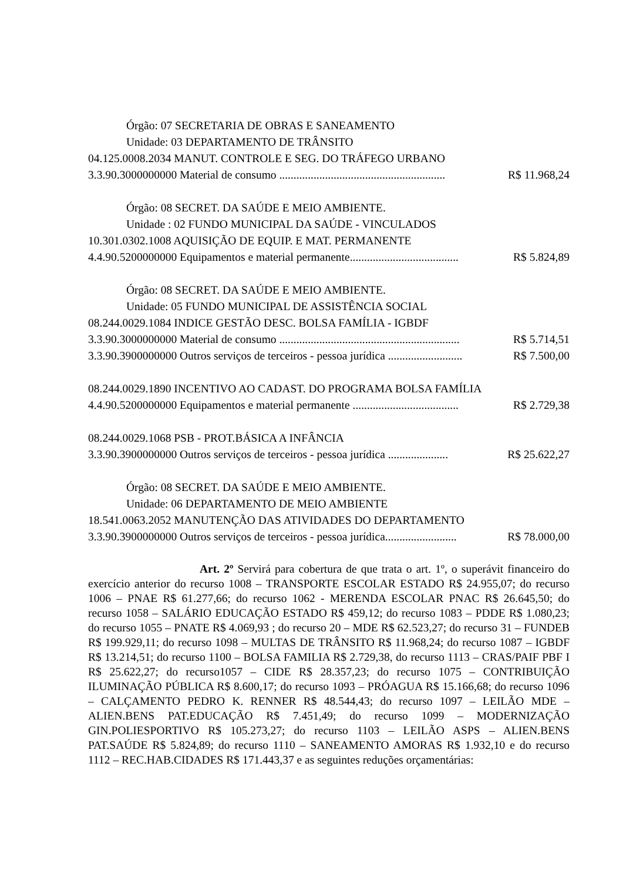Órgão: 07 SECRETARIA DE OBRAS E SANEAMENTO
Unidade: 03 DEPARTAMENTO DE TRÂNSITO
04.125.0008.2034 MANUT. CONTROLE E SEG. DO TRÁFEGO URBANO
3.3.90.3000000000 Material de consumo .......................................................... R$ 11.968,24
Órgão: 08 SECRET. DA SAÚDE E MEIO AMBIENTE.
Unidade : 02 FUNDO MUNICIPAL DA SAÚDE - VINCULADOS
10.301.0302.1008 AQUISIÇÃO DE EQUIP. E MAT. PERMANENTE
4.4.90.5200000000 Equipamentos e material permanente...................................... R$ 5.824,89
Órgão: 08 SECRET. DA SAÚDE E MEIO AMBIENTE.
Unidade: 05 FUNDO MUNICIPAL DE ASSISTÊNCIA SOCIAL
08.244.0029.1084 INDICE GESTÃO DESC. BOLSA FAMÍLIA - IGBDF
3.3.90.3000000000 Material de consumo ............................................................... R$ 5.714,51
3.3.90.3900000000 Outros serviços de terceiros - pessoa jurídica .......................... R$ 7.500,00
08.244.0029.1890 INCENTIVO AO CADAST. DO PROGRAMA BOLSA FAMÍLIA
4.4.90.5200000000 Equipamentos e material permanente ..................................... R$ 2.729,38
08.244.0029.1068 PSB - PROT.BÁSICA A INFÂNCIA
3.3.90.3900000000 Outros serviços de terceiros - pessoa jurídica ..................... R$ 25.622,27
Órgão: 08 SECRET. DA SAÚDE E MEIO AMBIENTE.
Unidade: 06 DEPARTAMENTO DE MEIO AMBIENTE
18.541.0063.2052 MANUTENÇÃO DAS ATIVIDADES DO DEPARTAMENTO
3.3.90.3900000000 Outros serviços de terceiros - pessoa jurídica......................... R$ 78.000,00
Art. 2º Servirá para cobertura de que trata o art. 1º, o superávit financeiro do exercício anterior do recurso 1008 – TRANSPORTE ESCOLAR ESTADO R$ 24.955,07; do recurso 1006 – PNAE R$ 61.277,66; do recurso 1062 - MERENDA ESCOLAR PNAC R$ 26.645,50; do recurso 1058 – SALÁRIO EDUCAÇÃO ESTADO R$ 459,12; do recurso 1083 – PDDE R$ 1.080,23; do recurso 1055 – PNATE R$ 4.069,93 ; do recurso 20 – MDE R$ 62.523,27; do recurso 31 – FUNDEB R$ 199.929,11; do recurso 1098 – MULTAS DE TRÂNSITO R$ 11.968,24; do recurso 1087 – IGBDF R$ 13.214,51; do recurso 1100 – BOLSA FAMILIA R$ 2.729,38, do recurso 1113 – CRAS/PAIF PBF I R$ 25.622,27; do recurso1057 – CIDE R$ 28.357,23; do recurso 1075 – CONTRIBUIÇÃO ILUMINAÇÃO PÚBLICA R$ 8.600,17; do recurso 1093 – PRÓAGUA R$ 15.166,68; do recurso 1096 – CALÇAMENTO PEDRO K. RENNER R$ 48.544,43; do recurso 1097 – LEILÃO MDE – ALIEN.BENS PAT.EDUCAÇÃO R$ 7.451,49; do recurso 1099 – MODERNIZAÇÃO GIN.POLIESPORTIVO R$ 105.273,27; do recurso 1103 – LEILÃO ASPS – ALIEN.BENS PAT.SAÚDE R$ 5.824,89; do recurso 1110 – SANEAMENTO AMORAS R$ 1.932,10 e do recurso 1112 – REC.HAB.CIDADES R$ 171.443,37 e as seguintes reduções orçamentárias: